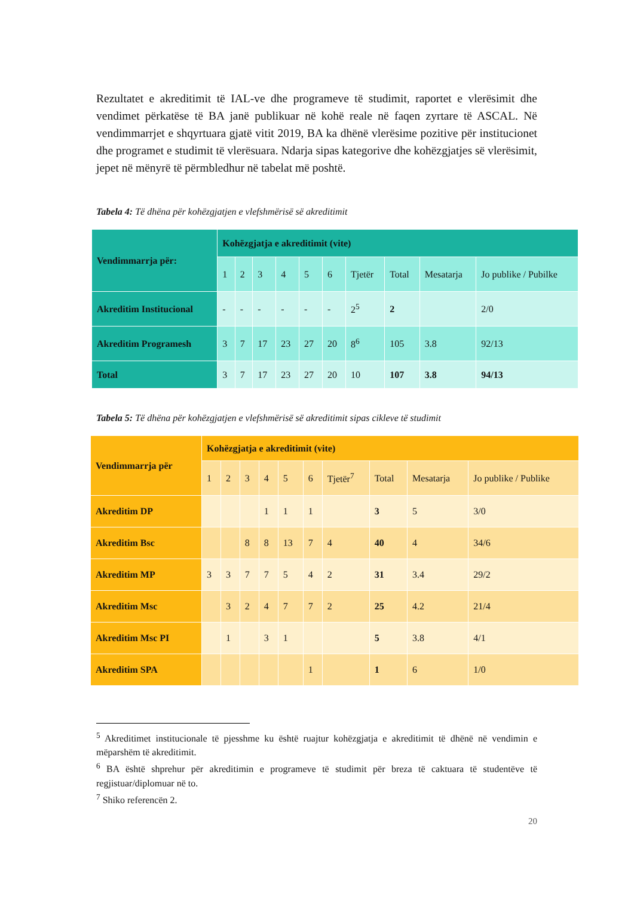Rezultatet e akreditimit të IAL-ve dhe programeve të studimit, raportet e vlerësimit dhe vendimet përkatëse të BA janë publikuar në kohë reale në faqen zyrtare të ASCAL. Në vendimmarrjet e shqyrtuara gjatë vitit 2019, BA ka dhënë vlerësime pozitive për institucionet dhe programet e studimit të vlerësuara. Ndarja sipas kategorive dhe kohëzgjatjes së vlerësimit, jepet në mënyrë të përmbledhur në tabelat më poshtë.
Tabela 4: Të dhëna për kohëzgjatjen e vlefshmërisë së akreditimit
| Vendimmarrja për: | Kohëzgjatja e akreditimit (vite) | | | | | | | | | |
| --- | --- | --- | --- | --- | --- | --- | --- | --- | --- | --- |
| | 1 | 2 | 3 | 4 | 5 | 6 | Tjetër | Total | Mesatarja | Jo publike / Pubilke |
| Akreditim Institucional | - | - | - | - | - | - | 2<sup>5</sup> | 2 | | 2/0 |
| Akreditim Programesh | 3 | 7 | 17 | 23 | 27 | 20 | 8<sup>6</sup> | 105 | 3.8 | 92/13 |
| Total | 3 | 7 | 17 | 23 | 27 | 20 | 10 | 107 | 3.8 | 94/13 |
Tabela 5: Të dhëna për kohëzgjatjen e vlefshmërisë së akreditimit sipas cikleve të studimit
| Vendimmarrja për | Kohëzgjatja e akreditimit (vite) | | | | | | | | | |
| --- | --- | --- | --- | --- | --- | --- | --- | --- | --- | --- |
| | 1 | 2 | 3 | 4 | 5 | 6 | Tjetër<sup>7</sup> | Total | Mesatarja | Jo publike / Publike |
| Akreditim DP | | | | 1 | 1 | 1 | | 3 | 5 | 3/0 |
| Akreditim Bsc | | | 8 | 8 | 13 | 7 | 4 | 40 | 4 | 34/6 |
| Akreditim MP | 3 | 3 | 7 | 7 | 5 | 4 | 2 | 31 | 3.4 | 29/2 |
| Akreditim Msc | | 3 | 2 | 4 | 7 | 7 | 2 | 25 | 4.2 | 21/4 |
| Akreditim Msc PI | | 1 | | 3 | 1 | | | 5 | 3.8 | 4/1 |
| Akreditim SPA | | | | | | 1 | | 1 | 6 | 1/0 |
<sup>5</sup> Akreditimet institucionale të pjesshme ku është ruajtur kohëzgjatja e akreditimit të dhënë në vendimin e mëparshëm të akreditimit.
<sup>6</sup> BA është shprehur për akreditimin e programeve të studimit për breza të caktuara të studentëve të regjistuar/diplomuar në to.
<sup>7</sup> Shiko referencën 2.
20